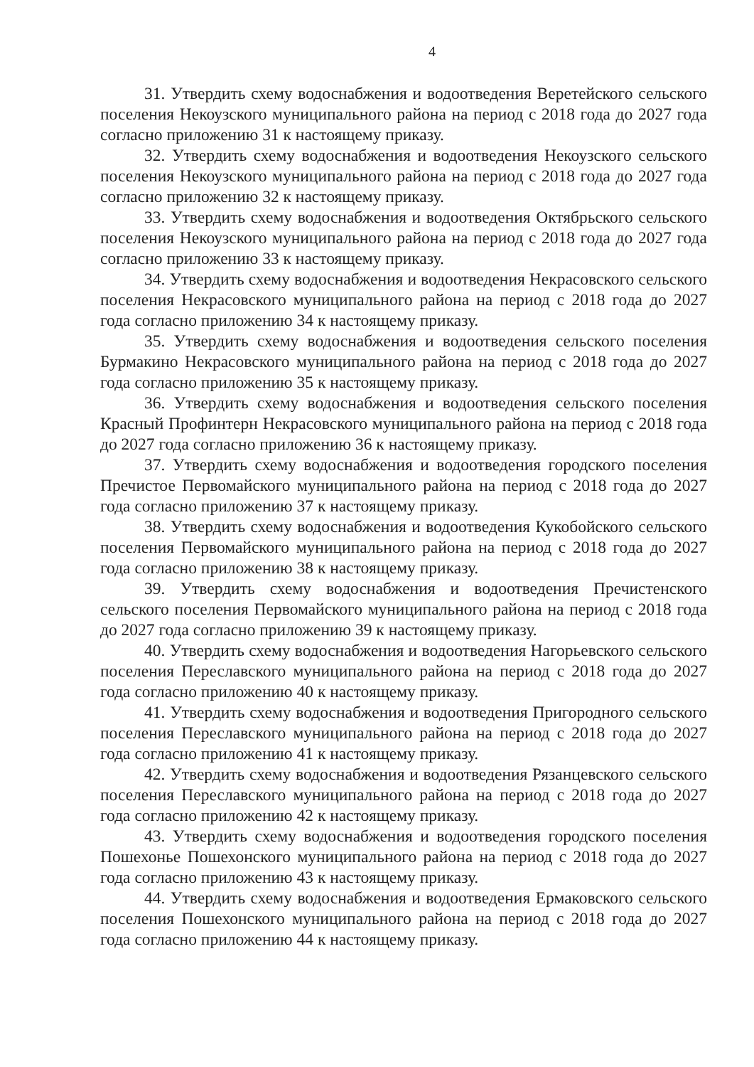4
31. Утвердить схему водоснабжения и водоотведения Веретейского сельского поселения Некоузского муниципального района на период с 2018 года до 2027 года согласно приложению 31 к настоящему приказу.
32. Утвердить схему водоснабжения и водоотведения Некоузского сельского поселения Некоузского муниципального района на период с 2018 года до 2027 года согласно приложению 32 к настоящему приказу.
33. Утвердить схему водоснабжения и водоотведения Октябрьского сельского поселения Некоузского муниципального района на период с 2018 года до 2027 года согласно приложению 33 к настоящему приказу.
34. Утвердить схему водоснабжения и водоотведения Некрасовского сельского поселения Некрасовского муниципального района на период с 2018 года до 2027 года согласно приложению 34 к настоящему приказу.
35. Утвердить схему водоснабжения и водоотведения сельского поселения Бурмакино Некрасовского муниципального района на период с 2018 года до 2027 года согласно приложению 35 к настоящему приказу.
36. Утвердить схему водоснабжения и водоотведения сельского поселения Красный Профинтерн Некрасовского муниципального района на период с 2018 года до 2027 года согласно приложению 36 к настоящему приказу.
37. Утвердить схему водоснабжения и водоотведения городского поселения Пречистое Первомайского муниципального района на период с 2018 года до 2027 года согласно приложению 37 к настоящему приказу.
38. Утвердить схему водоснабжения и водоотведения Кукобойского сельского поселения Первомайского муниципального района на период с 2018 года до 2027 года согласно приложению 38 к настоящему приказу.
39. Утвердить схему водоснабжения и водоотведения Пречистенского сельского поселения Первомайского муниципального района на период с 2018 года до 2027 года согласно приложению 39 к настоящему приказу.
40. Утвердить схему водоснабжения и водоотведения Нагорьевского сельского поселения Переславского муниципального района на период с 2018 года до 2027 года согласно приложению 40 к настоящему приказу.
41. Утвердить схему водоснабжения и водоотведения Пригородного сельского поселения Переславского муниципального района на период с 2018 года до 2027 года согласно приложению 41 к настоящему приказу.
42. Утвердить схему водоснабжения и водоотведения Рязанцевского сельского поселения Переславского муниципального района на период с 2018 года до 2027 года согласно приложению 42 к настоящему приказу.
43. Утвердить схему водоснабжения и водоотведения городского поселения Пошехонье Пошехонского муниципального района на период с 2018 года до 2027 года согласно приложению 43 к настоящему приказу.
44. Утвердить схему водоснабжения и водоотведения Ермаковского сельского поселения Пошехонского муниципального района на период с 2018 года до 2027 года согласно приложению 44 к настоящему приказу.